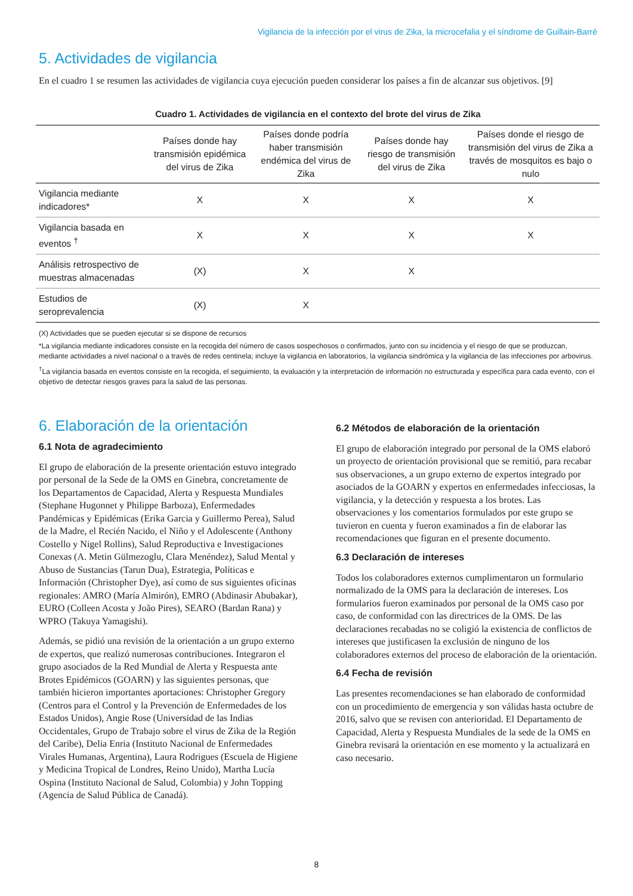Vigilancia de la infección por el virus de Zika, la microcefalia y el síndrome de Guillain-Barré
5. Actividades de vigilancia
En el cuadro 1 se resumen las actividades de vigilancia cuya ejecución pueden considerar los países a fin de alcanzar sus objetivos. [9]
Cuadro 1. Actividades de vigilancia en el contexto del brote del virus de Zika
| | Países donde hay transmisión epidémica del virus de Zika | Países donde podría haber transmisión endémica del virus de Zika | Países donde hay riesgo de transmisión del virus de Zika | Países donde el riesgo de transmisión del virus de Zika a través de mosquitos es bajo o nulo |
| --- | --- | --- | --- | --- |
| Vigilancia mediante indicadores* | X | X | X | X |
| Vigilancia basada en eventos <sup>†</sup> | X | X | X | X |
| Análisis retrospectivo de muestras almacenadas | (X) | X | X | |
| Estudios de seroprevalencia | (X) | X | | |
(X) Actividades que se pueden ejecutar si se dispone de recursos
*La vigilancia mediante indicadores consiste en la recogida del número de casos sospechosos o confirmados, junto con su incidencia y el riesgo de que se produzcan, mediante actividades a nivel nacional o a través de redes centinela; incluye la vigilancia en laboratorios, la vigilancia sindrómica y la vigilancia de las infecciones por arbovirus.
<sup>†</sup> La vigilancia basada en eventos consiste en la recogida, el seguimiento, la evaluación y la interpretación de información no estructurada y específica para cada evento, con el objetivo de detectar riesgos graves para la salud de las personas.
6. Elaboración de la orientación
6.1 Nota de agradecimiento
El grupo de elaboración de la presente orientación estuvo integrado por personal de la Sede de la OMS en Ginebra, concretamente de los Departamentos de Capacidad, Alerta y Respuesta Mundiales (Stephane Hugonnet y Philippe Barboza), Enfermedades Pandémicas y Epidémicas (Erika Garcia y Guillermo Perea), Salud de la Madre, el Recién Nacido, el Niño y el Adolescente (Anthony Costello y Nigel Rollins), Salud Reproductiva e Investigaciones Conexas (A. Metin Gülmezoglu, Clara Menéndez), Salud Mental y Abuso de Sustancias (Tarun Dua), Estrategia, Políticas e Información (Christopher Dye), así como de sus siguientes oficinas regionales: AMRO (María Almirón), EMRO (Abdinasir Abubakar), EURO (Colleen Acosta y João Pires), SEARO (Bardan Rana) y WPRO (Takuya Yamagishi).
Además, se pidió una revisión de la orientación a un grupo externo de expertos, que realizó numerosas contribuciones. Integraron el grupo asociados de la Red Mundial de Alerta y Respuesta ante Brotes Epidémicos (GOARN) y las siguientes personas, que también hicieron importantes aportaciones: Christopher Gregory (Centros para el Control y la Prevención de Enfermedades de los Estados Unidos), Angie Rose (Universidad de las Indias Occidentales, Grupo de Trabajo sobre el virus de Zika de la Región del Caribe), Delia Enria (Instituto Nacional de Enfermedades Virales Humanas, Argentina), Laura Rodrigues (Escuela de Higiene y Medicina Tropical de Londres, Reino Unido), Martha Lucía Ospina (Instituto Nacional de Salud, Colombia) y John Topping (Agencia de Salud Pública de Canadá).
6.2 Métodos de elaboración de la orientación
El grupo de elaboración integrado por personal de la OMS elaboró un proyecto de orientación provisional que se remitió, para recabar sus observaciones, a un grupo externo de expertos integrado por asociados de la GOARN y expertos en enfermedades infecciosas, la vigilancia, y la detección y respuesta a los brotes. Las observaciones y los comentarios formulados por este grupo se tuvieron en cuenta y fueron examinados a fin de elaborar las recomendaciones que figuran en el presente documento.
6.3 Declaración de intereses
Todos los colaboradores externos cumplimentaron un formulario normalizado de la OMS para la declaración de intereses. Los formularios fueron examinados por personal de la OMS caso por caso, de conformidad con las directrices de la OMS. De las declaraciones recabadas no se coligió la existencia de conflictos de intereses que justificasen la exclusión de ninguno de los colaboradores externos del proceso de elaboración de la orientación.
6.4 Fecha de revisión
Las presentes recomendaciones se han elaborado de conformidad con un procedimiento de emergencia y son válidas hasta octubre de 2016, salvo que se revisen con anterioridad. El Departamento de Capacidad, Alerta y Respuesta Mundiales de la sede de la OMS en Ginebra revisará la orientación en ese momento y la actualizará en caso necesario.
8